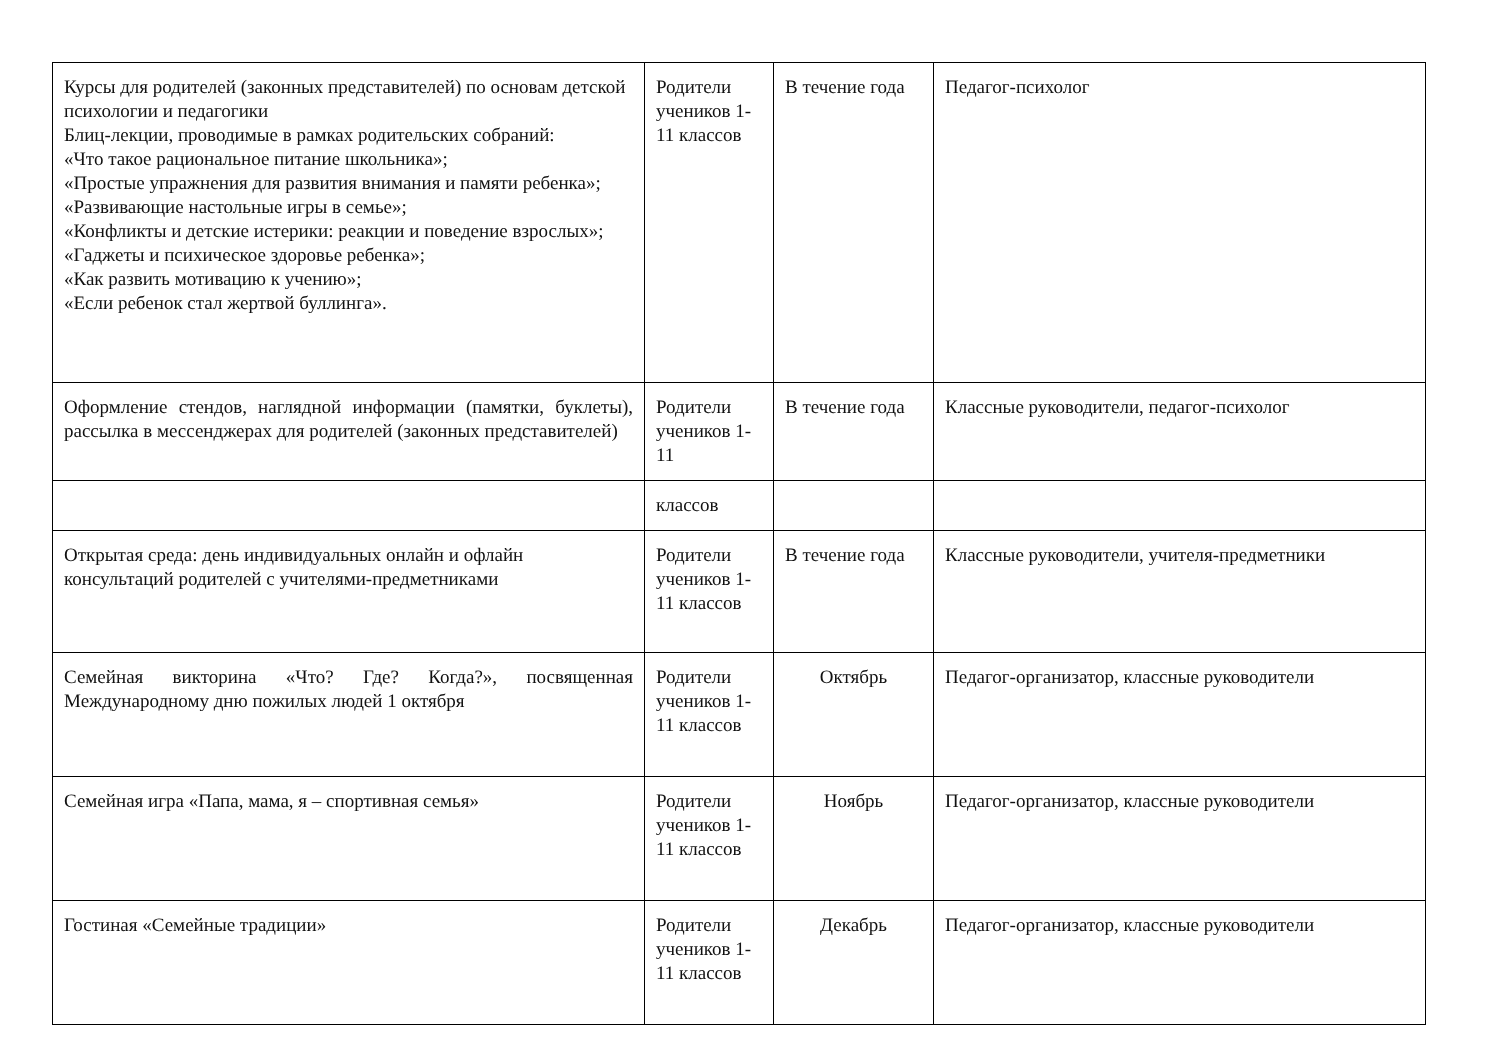| Курсы для родителей (законных представителей) по основам детской психологии и педагогики Блиц-лекции, проводимые в рамках родительских собраний: «Что такое рациональное питание школьника»; «Простые упражнения для развития внимания и памяти ребенка»; «Развивающие настольные игры в семье»; «Конфликты и детские истерики: реакции и поведение взрослых»; «Гаджеты и психическое здоровье ребенка»; «Как развить мотивацию к учению»; «Если ребенок стал жертвой буллинга». | Родители учеников 1-11 классов | В течение года | Педагог-психолог |
| Оформление стендов, наглядной информации (памятки, буклеты), рассылка в мессенджерах для родителей (законных представителей) | Родители учеников 1-11 | В течение года | Классные руководители, педагог-психолог |
| | классов | | |
| Открытая среда: день индивидуальных онлайн и офлайн консультаций родителей с учителями-предметниками | Родители учеников 1-11 классов | В течение года | Классные руководители, учителя-предметники |
| Семейная викторина «Что? Где? Когда?», посвященная Международному дню пожилых людей 1 октября | Родители учеников 1-11 классов | Октябрь | Педагог-организатор, классные руководители |
| Семейная игра «Папа, мама, я – спортивная семья» | Родители учеников 1-11 классов | Ноябрь | Педагог-организатор, классные руководители |
| Гостиная «Семейные традиции» | Родители учеников 1-11 классов | Декабрь | Педагог-организатор, классные руководители |